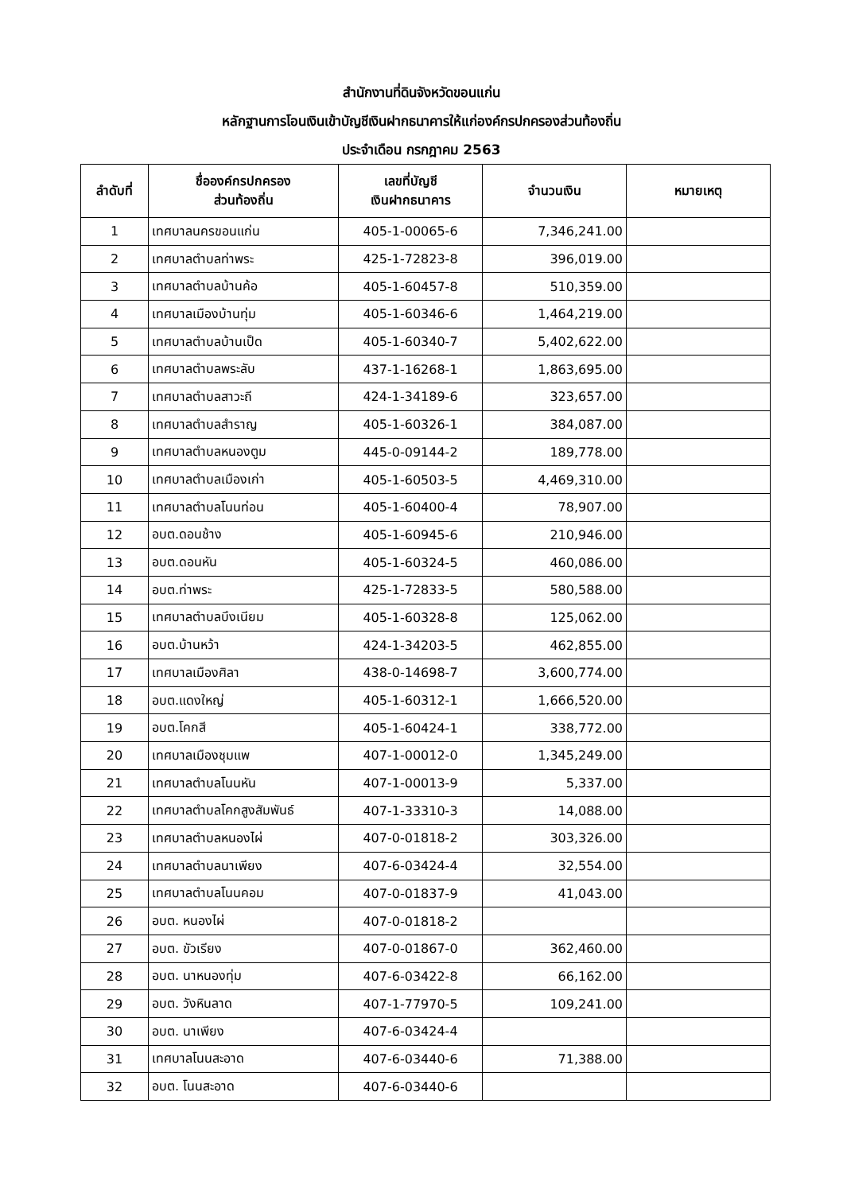สำนักงานที่ดินจังหวัดขอนแก่น
หลักฐานการโอนเงินเข้าบัญชีเงินฝากธนาคารให้แก่องค์กรปกครองส่วนท้องถิ่น
ประจำเดือน กรกฎาคม 2563
| ลำดับที่ | ชื่อองค์กรปกครอง ส่วนท้องถิ่น | เลขที่บัญชี เงินฝากธนาคาร | จำนวนเงิน | หมายเหตุ |
| --- | --- | --- | --- | --- |
| 1 | เทศบาลนครขอนแก่น | 405-1-00065-6 | 7,346,241.00 | |
| 2 | เทศบาลตำบลท่าพระ | 425-1-72823-8 | 396,019.00 | |
| 3 | เทศบาลตำบลบ้านค้อ | 405-1-60457-8 | 510,359.00 | |
| 4 | เทศบาลเมืองบ้านทุ่ม | 405-1-60346-6 | 1,464,219.00 | |
| 5 | เทศบาลตำบลบ้านเป็ด | 405-1-60340-7 | 5,402,622.00 | |
| 6 | เทศบาลตำบลพระลับ | 437-1-16268-1 | 1,863,695.00 | |
| 7 | เทศบาลตำบลสาวะถี | 424-1-34189-6 | 323,657.00 | |
| 8 | เทศบาลตำบลสำราญ | 405-1-60326-1 | 384,087.00 | |
| 9 | เทศบาลตำบลหนองตูม | 445-0-09144-2 | 189,778.00 | |
| 10 | เทศบาลตำบลเมืองเก่า | 405-1-60503-5 | 4,469,310.00 | |
| 11 | เทศบาลตำบลโนนท่อน | 405-1-60400-4 | 78,907.00 | |
| 12 | อบต.ดอนช้าง | 405-1-60945-6 | 210,946.00 | |
| 13 | อบต.ดอนหัน | 405-1-60324-5 | 460,086.00 | |
| 14 | อบต.ท่าพระ | 425-1-72833-5 | 580,588.00 | |
| 15 | เทศบาลตำบลบึงเนียม | 405-1-60328-8 | 125,062.00 | |
| 16 | อบต.บ้านหว้า | 424-1-34203-5 | 462,855.00 | |
| 17 | เทศบาลเมืองศิลา | 438-0-14698-7 | 3,600,774.00 | |
| 18 | อบต.แดงใหญ่ | 405-1-60312-1 | 1,666,520.00 | |
| 19 | อบต.โคกสี | 405-1-60424-1 | 338,772.00 | |
| 20 | เทศบาลเมืองชุมแพ | 407-1-00012-0 | 1,345,249.00 | |
| 21 | เทศบาลตำบลโนนหัน | 407-1-00013-9 | 5,337.00 | |
| 22 | เทศบาลตำบลโคกสูงสัมพันธ์ | 407-1-33310-3 | 14,088.00 | |
| 23 | เทศบาลตำบลหนองไผ่ | 407-0-01818-2 | 303,326.00 | |
| 24 | เทศบาลตำบลนาเพียง | 407-6-03424-4 | 32,554.00 | |
| 25 | เทศบาลตำบลโนนคอม | 407-0-01837-9 | 41,043.00 | |
| 26 | อบต. หนองไผ่ | 407-0-01818-2 | | |
| 27 | อบต. ขัวเรียง | 407-0-01867-0 | 362,460.00 | |
| 28 | อบต. นาหนองทุ่ม | 407-6-03422-8 | 66,162.00 | |
| 29 | อบต. วังหินลาด | 407-1-77970-5 | 109,241.00 | |
| 30 | อบต. นาเพียง | 407-6-03424-4 | | |
| 31 | เทศบาลโนนสะอาด | 407-6-03440-6 | 71,388.00 | |
| 32 | อบต. โนนสะอาด | 407-6-03440-6 | | |